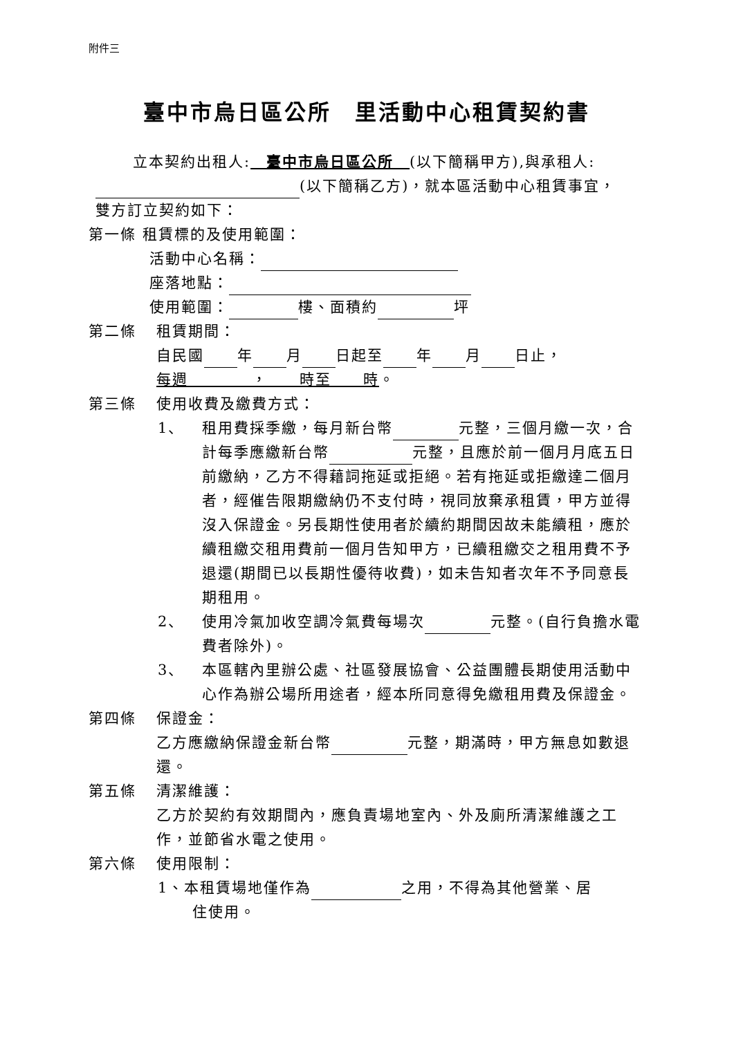附件三
臺中市烏日區公所　里活動中心租賃契約書
立本契約出租人:　臺中市烏日區公所　(以下簡稱甲方),與承租人:
(以下簡稱乙方)，就本區活動中心租賃事宜，
雙方訂立契約如下：
第一條 租賃標的及使用範圍：
活動中心名稱：
座落地點：
使用範圍： 樓、面積約 坪
第二條 租賃期間：
自民國 年 月 日起至 年 月 日止，
每週　　　　，　　時至　　時。
第三條 使用收費及繳費方式：
1、 租用費採季繳，每月新台幣 元整，三個月繳一次，合計每季應繳新台幣 元整，且應於前一個月月底五日前繳納，乙方不得藉詞拖延或拒絕。若有拖延或拒繳達二個月者，經催告限期繳納仍不支付時，視同放棄承租賃，甲方並得沒入保證金。另長期性使用者於續約期間因故未能續租，應於續租繳交租用費前一個月告知甲方，已續租繳交之租用費不予退還(期間已以長期性優待收費)，如未告知者次年不予同意長期租用。
2、 使用冷氣加收空調冷氣費每場次 元整。(自行負擔水電費者除外)。
3、 本區轄內里辦公處、社區發展協會、公益團體長期使用活動中心作為辦公場所用途者，經本所同意得免繳租用費及保證金。
第四條 保證金：
乙方應繳納保證金新台幣 元整，期滿時，甲方無息如數退還。
第五條 清潔維護：
乙方於契約有效期間內，應負責場地室內、外及廁所清潔維護之工作，並節省水電之使用。
第六條 使用限制：
1、本租賃場地僅作為 之用，不得為其他營業、居
住使用。